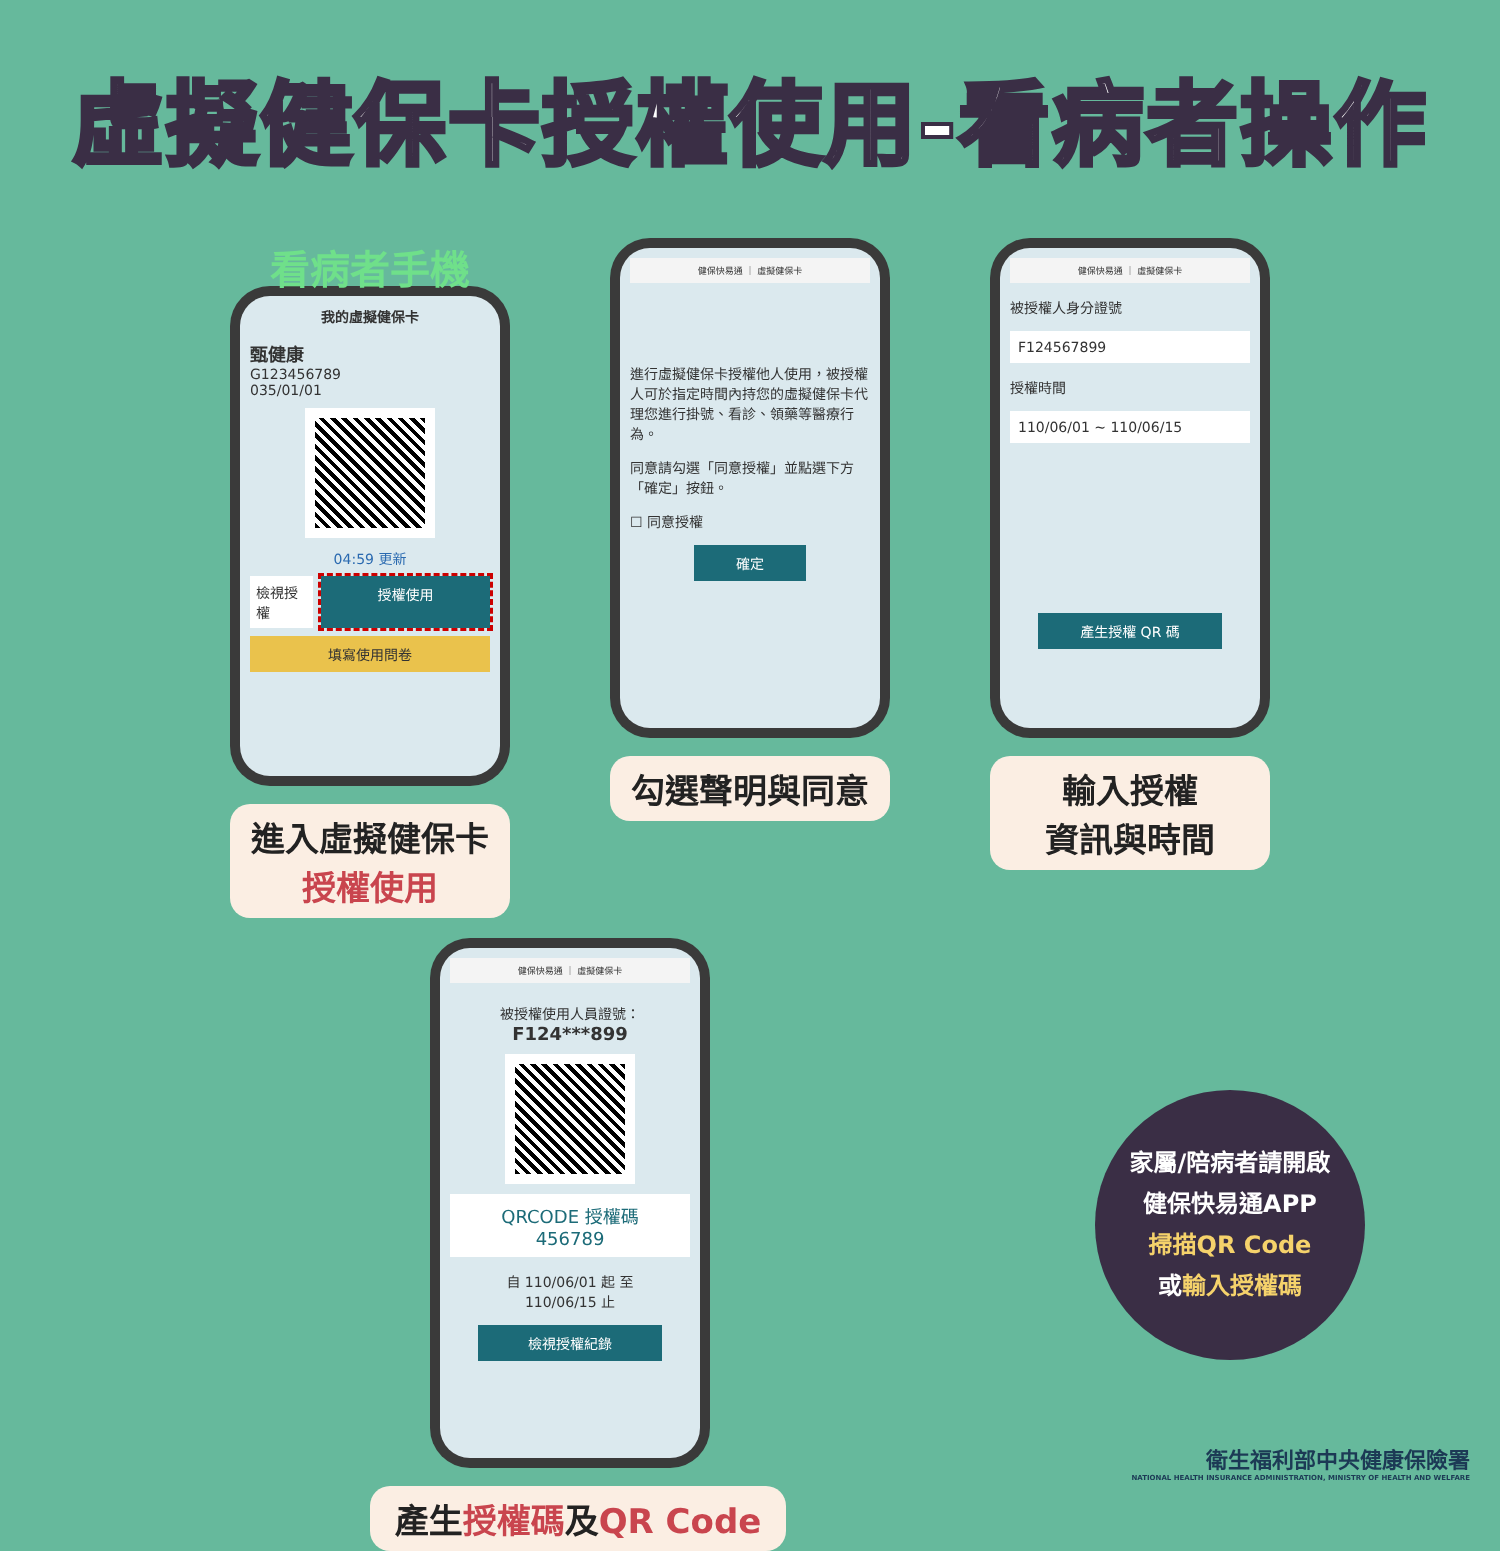虛擬健保卡授權使用-看病者操作
看病者手機
我的虛擬健保卡
甄健康
G123456789
035/01/01
04:59 更新
檢視授權 授權使用
填寫使用問卷
進入虛擬健保卡
授權使用
健保快易通 ｜ 虛擬健保卡
進行虛擬健保卡授權他人使用，被授權人可於指定時間內持您的虛擬健保卡代理您進行掛號、看診、領藥等醫療行為。
同意請勾選「同意授權」並點選下方「確定」按鈕。
☐ 同意授權
確定
勾選聲明與同意
健保快易通 ｜ 虛擬健保卡
被授權人身分證號
F124567899
授權時間
110/06/01 ~ 110/06/15
產生授權 QR 碼
輸入授權
資訊與時間
健保快易通 ｜ 虛擬健保卡
被授權使用人員證號：
F124***899
QRCODE 授權碼
456789
自 110/06/01 起 至
110/06/15 止
檢視授權紀錄
產生授權碼及QR Code
家屬/陪病者請開啟
健保快易通APP
掃描QR Code
或輸入授權碼
衛生福利部中央健康保險署
NATIONAL HEALTH INSURANCE ADMINISTRATION, MINISTRY OF HEALTH AND WELFARE